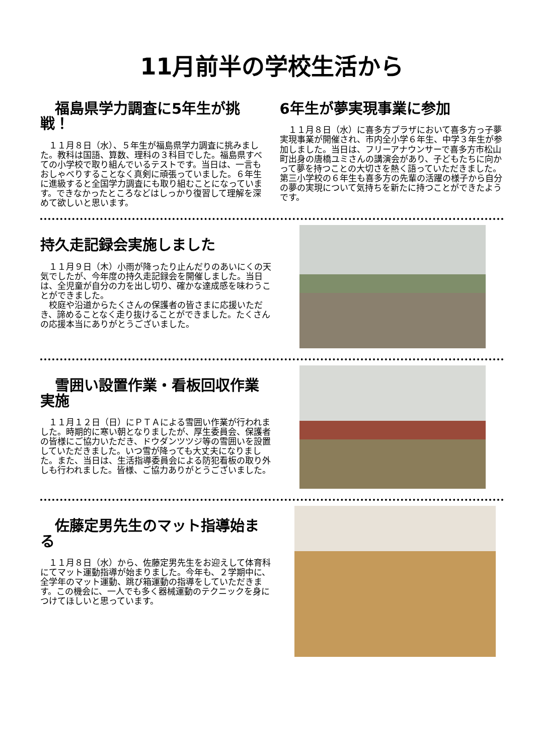11月前半の学校生活から
　福島県学力調査に5年生が挑戦！
１１月８日（水）、５年生が福島県学力調査に挑みました。教科は国語、算数、理科の３科目でした。福島県すべての小学校で取り組んでいるテストです。当日は、一言もおしゃべりすることなく真剣に頑張っていました。６年生に進級すると全国学力調査にも取り組むことになっています。できなかったところなどはしっかり復習して理解を深めて欲しいと思います。
6年生が夢実現事業に参加
１１月８日（水）に喜多方プラザにおいて喜多方っ子夢実現事業が開催され、市内全小学６年生、中学３年生が参加しました。当日は、フリーアナウンサーで喜多方市松山町出身の唐橋ユミさんの講演会があり、子どもたちに向かって夢を持つことの大切さを熱く語っていただきました。第三小学校の６年生も喜多方の先輩の活躍の様子から自分の夢の実現について気持ちを新たに持つことができたようです。
持久走記録会実施しました
１１月９日（木）小雨が降ったり止んだりのあいにくの天気でしたが、今年度の持久走記録会を開催しました。当日は、全児童が自分の力を出し切り、確かな達成感を味わうことができました。
校庭や沿道からたくさんの保護者の皆さまに応援いただき、諦めることなく走り抜けることができました。たくさんの応援本当にありがとうございました。
　雪囲い設置作業・看板回収作業実施
１１月１２日（日）にＰＴＡによる雪囲い作業が行われました。時期的に寒い朝となりましたが、厚生委員会、保護者の皆様にご協力いただき、ドウダンツツジ等の雪囲いを設置していただきました。いつ雪が降っても大丈夫になりました。また、当日は、生活指導委員会による防犯看板の取り外しも行われました。皆様、ご協力ありがとうございました。
　佐藤定男先生のマット指導始まる
１１月８日（水）から、佐藤定男先生をお迎えして体育科にてマット運動指導が始まりました。今年も、２学期中に、全学年のマット運動、跳び箱運動の指導をしていただきます。この機会に、一人でも多く器械運動のテクニックを身につけてほしいと思っています。